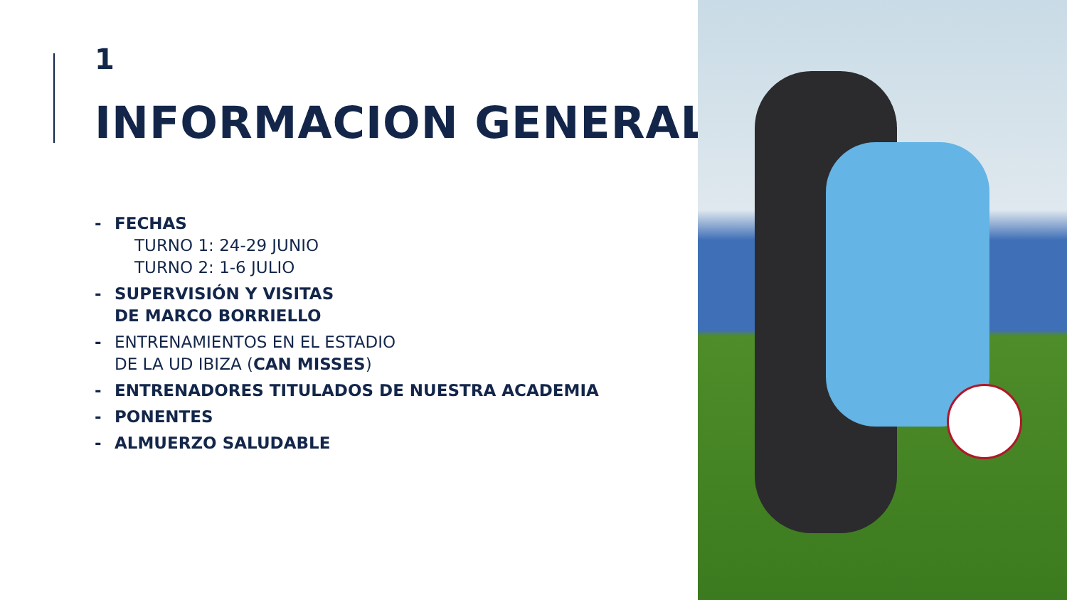1
INFORMACION GENERAL
- FECHAS
TURNO 1: 24-29 JUNIO
TURNO 2: 1-6 JULIO
- SUPERVISIÓN Y VISITAS
DE MARCO BORRIELLO
- ENTRENAMIENTOS EN EL ESTADIO
DE LA UD IBIZA (CAN MISSES)
- ENTRENADORES TITULADOS DE NUESTRA ACADEMIA
- PONENTES
- ALMUERZO SALUDABLE